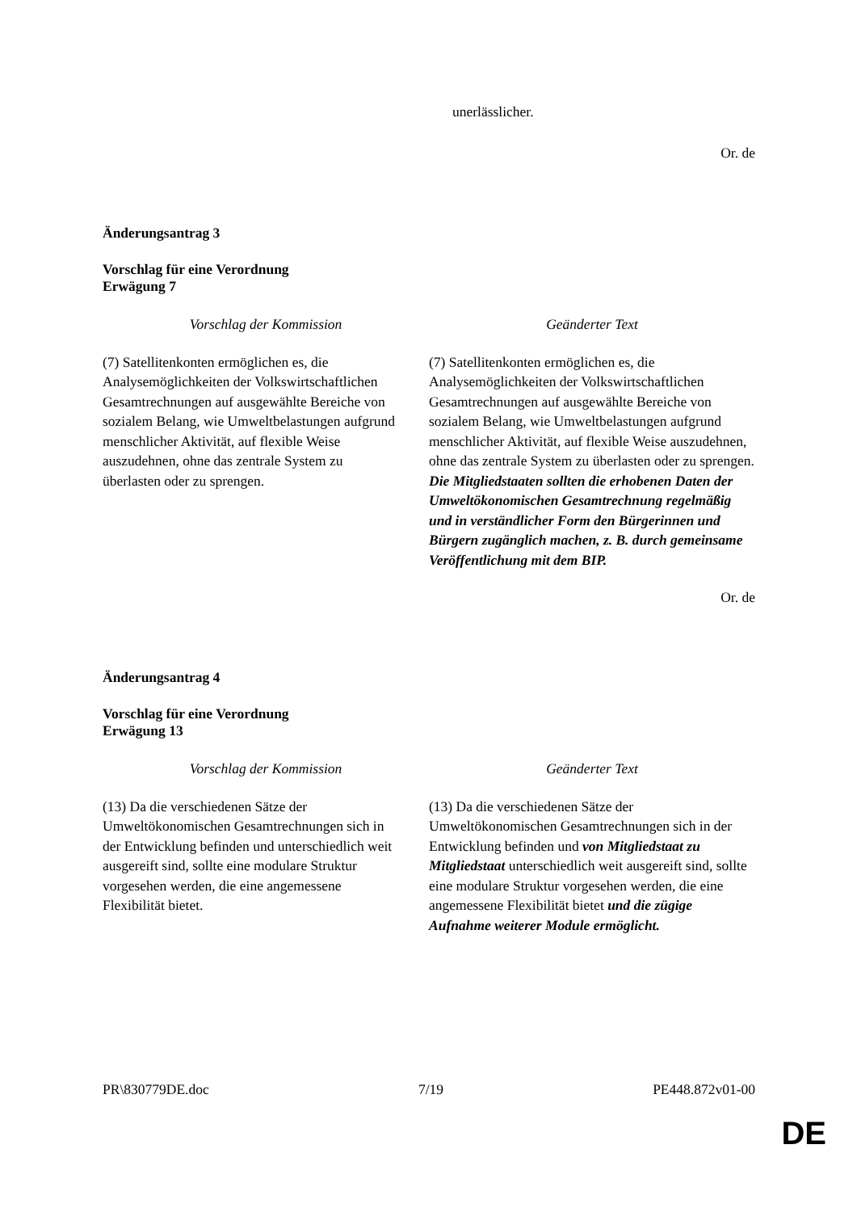unerlässlicher.
Or. de
Änderungsantrag 3
Vorschlag für eine Verordnung
Erwägung 7
| Vorschlag der Kommission | Geänderter Text |
| --- | --- |
| (7) Satellitenkonten ermöglichen es, die Analysemöglichkeiten der Volkswirtschaftlichen Gesamtrechnungen auf ausgewählte Bereiche von sozialem Belang, wie Umweltbelastungen aufgrund menschlicher Aktivität, auf flexible Weise auszudehnen, ohne das zentrale System zu überlasten oder zu sprengen. | (7) Satellitenkonten ermöglichen es, die Analysemöglichkeiten der Volkswirtschaftlichen Gesamtrechnungen auf ausgewählte Bereiche von sozialem Belang, wie Umweltbelastungen aufgrund menschlicher Aktivität, auf flexible Weise auszudehnen, ohne das zentrale System zu überlasten oder zu sprengen. Die Mitgliedstaaten sollten die erhobenen Daten der Umweltökonomischen Gesamtrechnung regelmäßig und in verständlicher Form den Bürgerinnen und Bürgern zugänglich machen, z. B. durch gemeinsame Veröffentlichung mit dem BIP. |
Or. de
Änderungsantrag 4
Vorschlag für eine Verordnung
Erwägung 13
| Vorschlag der Kommission | Geänderter Text |
| --- | --- |
| (13) Da die verschiedenen Sätze der Umweltökonomischen Gesamtrechnungen sich in der Entwicklung befinden und unterschiedlich weit ausgereift sind, sollte eine modulare Struktur vorgesehen werden, die eine angemessene Flexibilität bietet. | (13) Da die verschiedenen Sätze der Umweltökonomischen Gesamtrechnungen sich in der Entwicklung befinden und von Mitgliedstaat zu Mitgliedstaat unterschiedlich weit ausgereift sind, sollte eine modulare Struktur vorgesehen werden, die eine angemessene Flexibilität bietet und die zügige Aufnahme weiterer Module ermöglicht. |
PR\830779DE.doc 7/19 PE448.872v01-00
DE